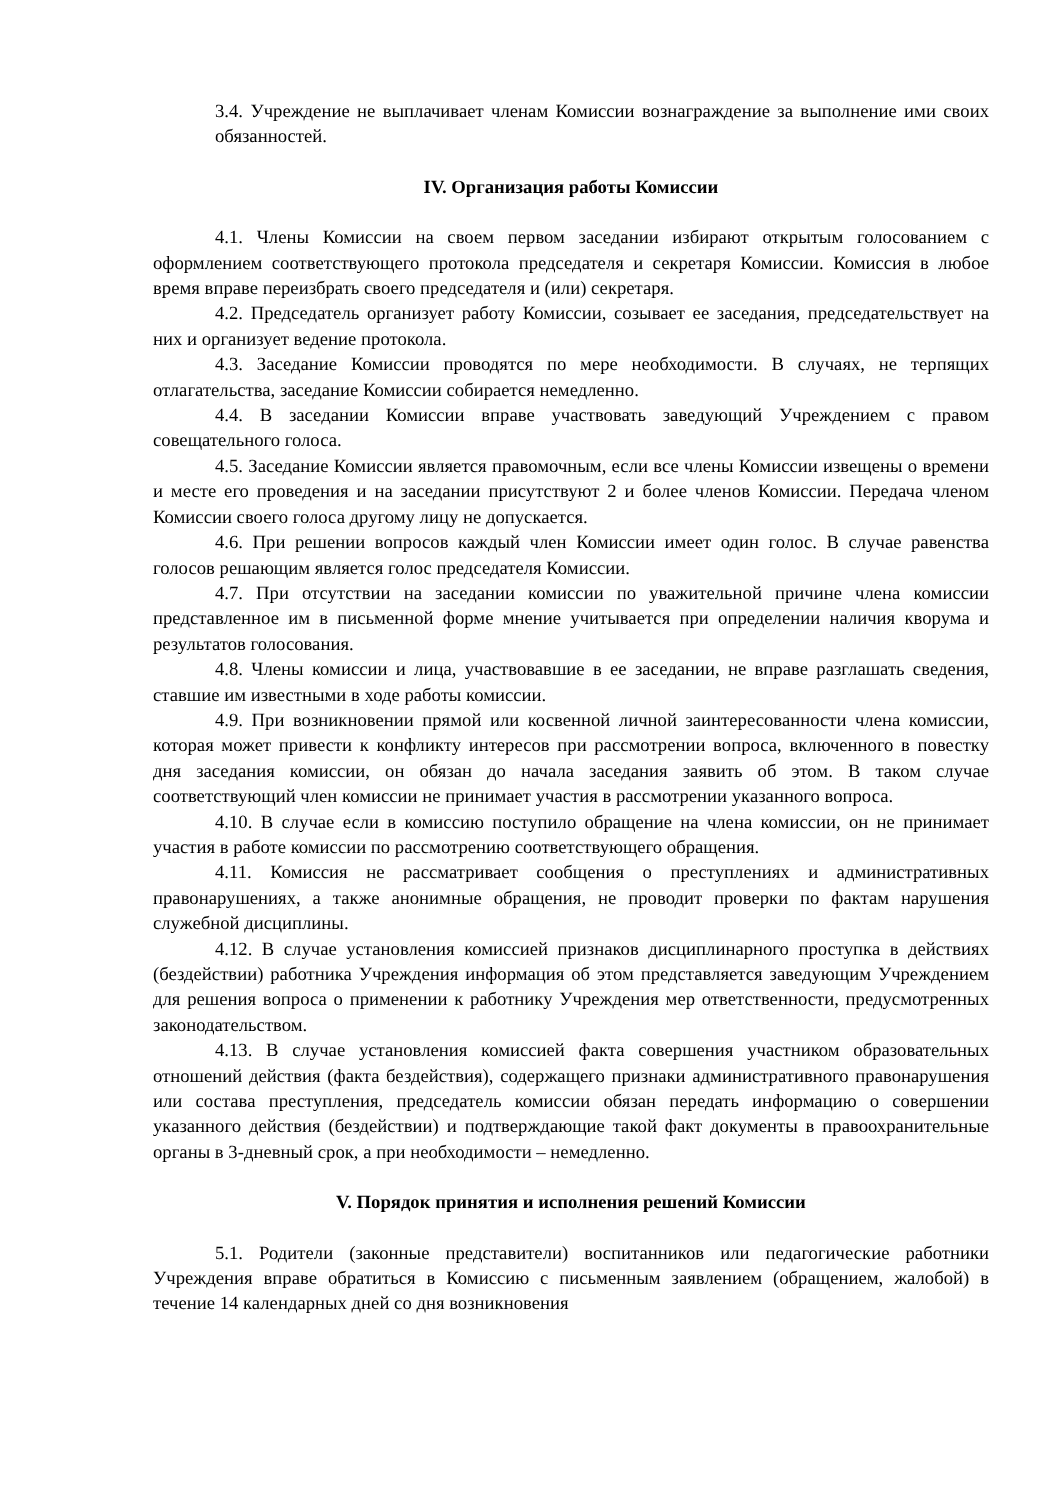3.4. Учреждение не выплачивает членам Комиссии вознаграждение за выполнение ими своих обязанностей.
IV. Организация работы Комиссии
4.1. Члены Комиссии на своем первом заседании избирают открытым голосованием с оформлением соответствующего протокола председателя и секретаря Комиссии. Комиссия в любое время вправе переизбрать своего председателя и (или) секретаря.
4.2. Председатель организует работу Комиссии, созывает ее заседания, председательствует на них и организует ведение протокола.
4.3. Заседание Комиссии проводятся по мере необходимости. В случаях, не терпящих отлагательства, заседание Комиссии собирается немедленно.
4.4. В заседании Комиссии вправе участвовать заведующий Учреждением с правом совещательного голоса.
4.5. Заседание Комиссии является правомочным, если все члены Комиссии извещены о времени и месте его проведения и на заседании присутствуют 2 и более членов Комиссии. Передача членом Комиссии своего голоса другому лицу не допускается.
4.6. При решении вопросов каждый член Комиссии имеет один голос. В случае равенства голосов решающим является голос председателя Комиссии.
4.7. При отсутствии на заседании комиссии по уважительной причине члена комиссии представленное им в письменной форме мнение учитывается при определении наличия кворума и результатов голосования.
4.8. Члены комиссии и лица, участвовавшие в ее заседании, не вправе разглашать сведения, ставшие им известными в ходе работы комиссии.
4.9. При возникновении прямой или косвенной личной заинтересованности члена комиссии, которая может привести к конфликту интересов при рассмотрении вопроса, включенного в повестку дня заседания комиссии, он обязан до начала заседания заявить об этом. В таком случае соответствующий член комиссии не принимает участия в рассмотрении указанного вопроса.
4.10. В случае если в комиссию поступило обращение на члена комиссии, он не принимает участия в работе комиссии по рассмотрению соответствующего обращения.
4.11. Комиссия не рассматривает сообщения о преступлениях и административных правонарушениях, а также анонимные обращения, не проводит проверки по фактам нарушения служебной дисциплины.
4.12. В случае установления комиссией признаков дисциплинарного проступка в действиях (бездействии) работника Учреждения информация об этом представляется заведующим Учреждением для решения вопроса о применении к работнику Учреждения мер ответственности, предусмотренных законодательством.
4.13. В случае установления комиссией факта совершения участником образовательных отношений действия (факта бездействия), содержащего признаки административного правонарушения или состава преступления, председатель комиссии обязан передать информацию о совершении указанного действия (бездействии) и подтверждающие такой факт документы в правоохранительные органы в 3-дневный срок, а при необходимости – немедленно.
V. Порядок принятия и исполнения решений Комиссии
5.1. Родители (законные представители) воспитанников или педагогические работники Учреждения вправе обратиться в Комиссию с письменным заявлением (обращением, жалобой) в течение 14 календарных дней со дня возникновения